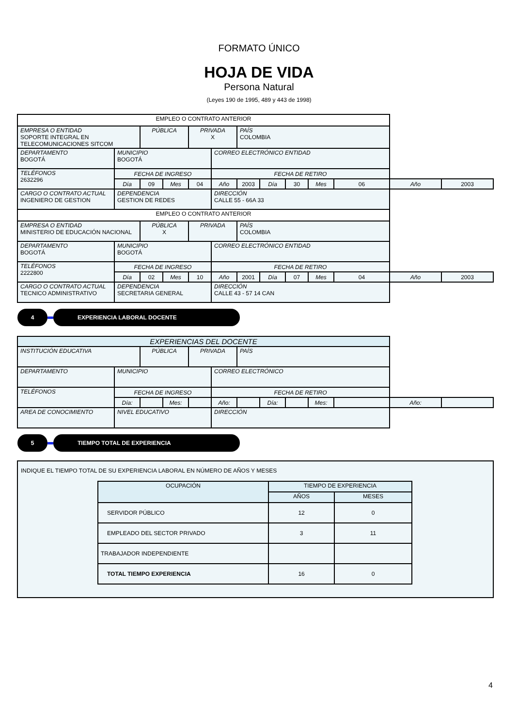FORMATO ÚNICO
HOJA DE VIDA
Persona Natural
(Leyes 190 de 1995, 489 y 443 de 1998)
| EMPLEO O CONTRATO ANTERIOR | | | | | | | | | | | | |
| EMPRESA O ENTIDAD SOPORTE INTEGRAL EN TELECOMUNICACIONES SITCOM | | PÚBLICA | | PRIVADA X | | PAÍS COLOMBIA | | | | | | |
| DEPARTAMENTO BOGOTÁ | MUNICIPIO BOGOTÁ | | | | CORREO ELECTRÓNICO ENTIDAD | | | | | | | |
| TELÉFONOS 2632296 | FECHA DE INGRESO | | | | FECHA DE RETIRO | | | | | | | |
| | Día | 09 | Mes | 04 | Año | 2003 | Día | 30 | Mes | 06 | Año | 2003 |
| CARGO O CONTRATO ACTUAL INGENIERO DE GESTION | DEPENDENCIA GESTION DE REDES | | | | DIRECCIÓN CALLE 55 - 66A 33 | | | | | | | |
| EMPLEO O CONTRATO ANTERIOR | | | | | | | | | | | | |
| EMPRESA O ENTIDAD MINISTERIO DE EDUCACIÓN NACIONAL | | PÚBLICA X | | PRIVADA | | PAÍS COLOMBIA | | | | | | |
| DEPARTAMENTO BOGOTÁ | MUNICIPIO BOGOTÁ | | | | CORREO ELECTRÓNICO ENTIDAD | | | | | | | |
| TELÉFONOS 2222800 | FECHA DE INGRESO | | | | FECHA DE RETIRO | | | | | | | |
| | Día | 02 | Mes | 10 | Año | 2001 | Día | 07 | Mes | 04 | Año | 2003 |
| CARGO O CONTRATO ACTUAL TECNICO ADMINISTRATIVO | DEPENDENCIA SECRETARIA GENERAL | | | | DIRECCIÓN CALLE 43 - 57 14 CAN | | | | | | | |
4 EXPERIENCIA LABORAL DOCENTE
| EXPERIENCIAS DEL DOCENTE | | | | | | | | | | | | |
| INSTITUCIÓN EDUCATIVA | | PÚBLICA | | PRIVADA | | PAÍS | | | | | | |
| DEPARTAMENTO | MUNICIPIO | | | | CORREO ELECTRÓNICO | | | | | | | |
| TELÉFONOS | FECHA DE INGRESO | | | | FECHA DE RETIRO | | | | | | | |
| | Día: | | Mes: | | Año: | | Día: | | Mes: | | Año: | |
| AREA DE CONOCIMIENTO | NIVEL EDUCATIVO | | | | DIRECCIÓN | | | | | | | |
5 TIEMPO TOTAL DE EXPERIENCIA
INDIQUE EL TIEMPO TOTAL DE SU EXPERIENCIA LABORAL EN NÚMERO DE AÑOS Y MESES
| OCUPACIÓN | TIEMPO DE EXPERIENCIA | |
| --- | --- | --- |
| | AÑOS | MESES |
| SERVIDOR PÚBLICO | 12 | 0 |
| EMPLEADO DEL SECTOR PRIVADO | 3 | 11 |
| TRABAJADOR INDEPENDIENTE | | |
| TOTAL TIEMPO EXPERIENCIA | 16 | 0 |
4